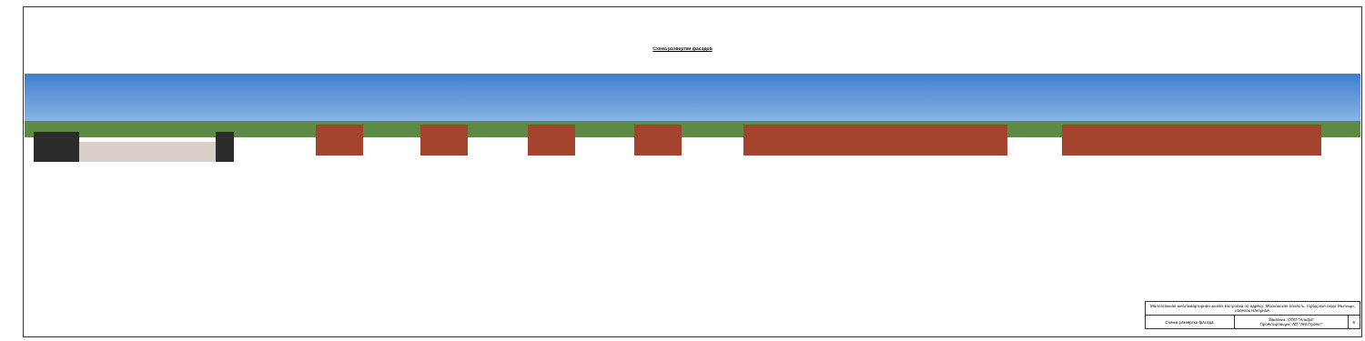Схема развертки фасадов
| Малоэтажная многоквартирная жилая застройка по адресу: Московская область, городской округ Мытищи, поселок Нагорное. | | |
| Схема развертки фасада. | Заказчик: ООО "Альфа" Проектировщик: АО "АМ Проект" | 6 |